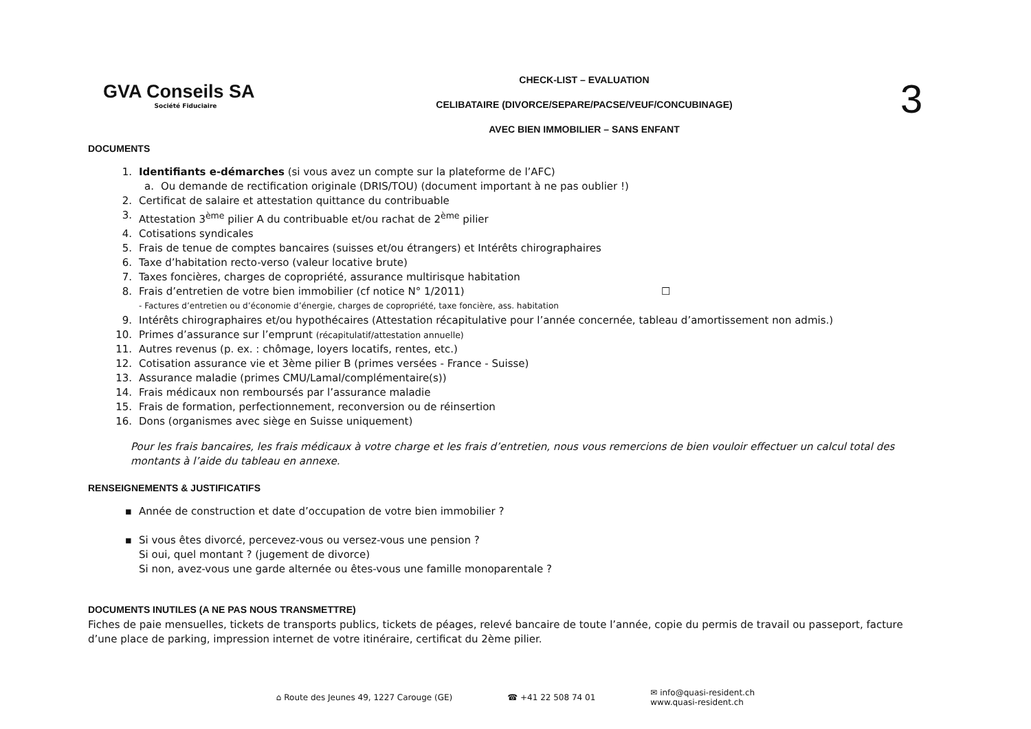GVA Conseils SA
Société Fiduciaire
CHECK-LIST – EVALUATION
CELIBATAIRE (DIVORCE/SEPARE/PACSE/VEUF/CONCUBINAGE)
AVEC BIEN IMMOBILIER – SANS ENFANT
3
DOCUMENTS
1. Identifiants e-démarches (si vous avez un compte sur la plateforme de l’AFC)
a. Ou demande de rectification originale (DRIS/TOU) (document important à ne pas oublier !)
2. Certificat de salaire et attestation quittance du contribuable
3. Attestation 3<sup>ème</sup> pilier A du contribuable et/ou rachat de 2<sup>ème</sup> pilier
4. Cotisations syndicales
5. Frais de tenue de comptes bancaires (suisses et/ou étrangers) et Intérêts chirographaires
6. Taxe d’habitation recto-verso (valeur locative brute)
7. Taxes foncières, charges de copropriété, assurance multirisque habitation
8. Frais d’entretien de votre bien immobilier (cf notice N° 1/2011) ☐
- Factures d’entretien ou d’économie d’énergie, charges de copropriété, taxe foncière, ass. habitation
9. Intérêts chirographaires et/ou hypothécaires (Attestation récapitulative pour l’année concernée, tableau d’amortissement non admis.)
10. Primes d’assurance sur l’emprunt (récapitulatif/attestation annuelle)
11. Autres revenus (p. ex. : chômage, loyers locatifs, rentes, etc.)
12. Cotisation assurance vie et 3ème pilier B (primes versées - France - Suisse)
13. Assurance maladie (primes CMU/Lamal/complémentaire(s))
14. Frais médicaux non remboursés par l’assurance maladie
15. Frais de formation, perfectionnement, reconversion ou de réinsertion
16. Dons (organismes avec siège en Suisse uniquement)
Pour les frais bancaires, les frais médicaux à votre charge et les frais d’entretien, nous vous remercions de bien vouloir effectuer un calcul total des montants à l’aide du tableau en annexe.
RENSEIGNEMENTS & JUSTIFICATIFS
▪ Année de construction et date d’occupation de votre bien immobilier ?
▪ Si vous êtes divorcé, percevez-vous ou versez-vous une pension ?
Si oui, quel montant ? (jugement de divorce)
Si non, avez-vous une garde alternée ou êtes-vous une famille monoparentale ?
DOCUMENTS INUTILES (A NE PAS NOUS TRANSMETTRE)
Fiches de paie mensuelles, tickets de transports publics, tickets de péages, relevé bancaire de toute l’année, copie du permis de travail ou passeport, facture d’une place de parking, impression internet de votre itinéraire, certificat du 2ème pilier.
⌂ Route des Jeunes 49, 1227 Carouge (GE) ☎ +41 22 508 74 01 ✉ info@quasi-resident.ch
www.quasi-resident.ch